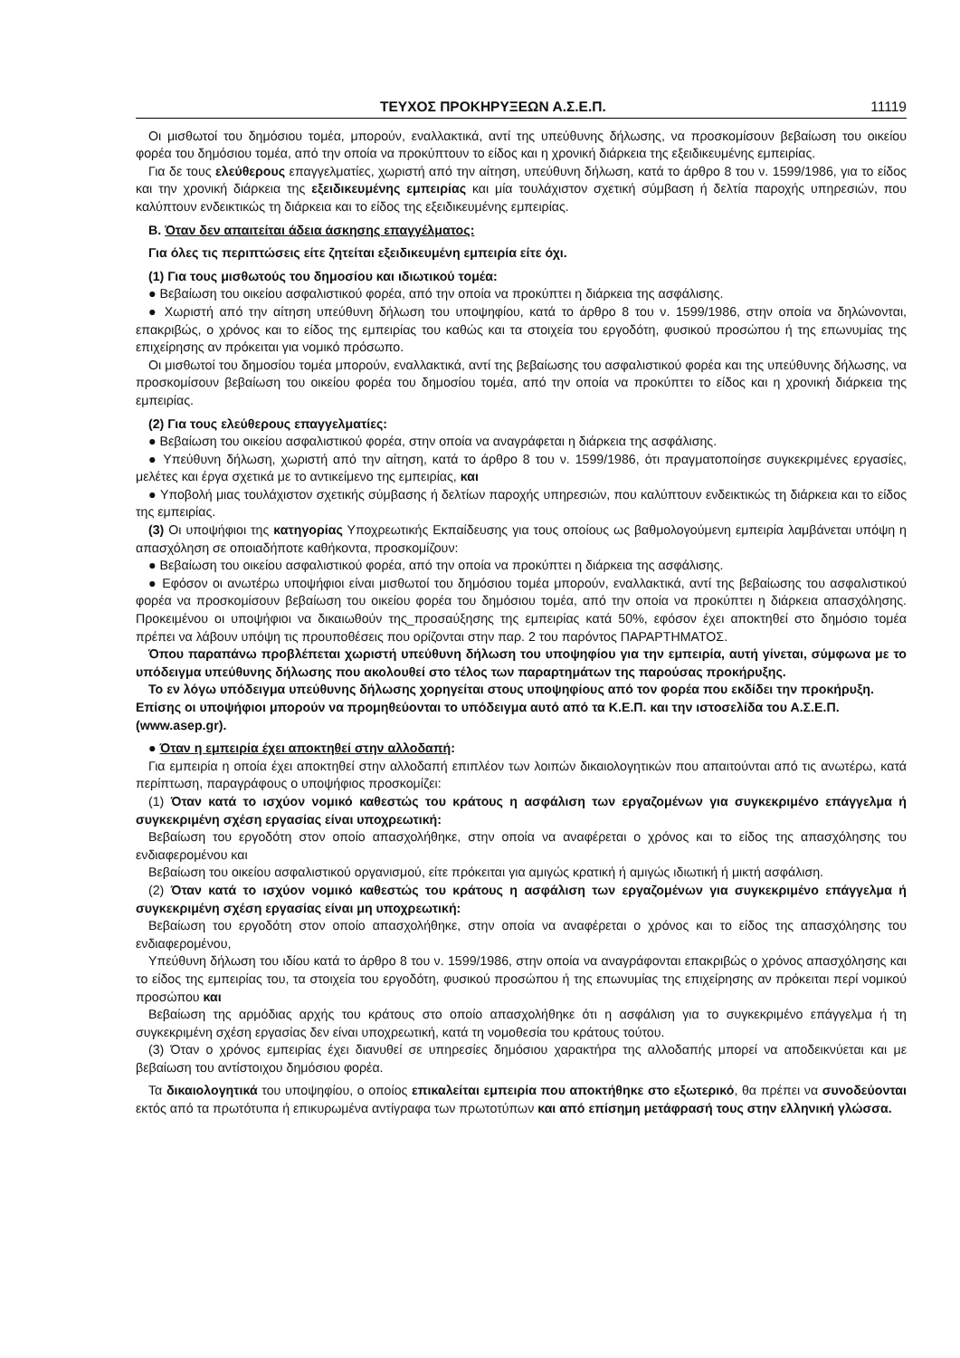ΤΕΥΧΟΣ ΠΡΟΚΗΡΥΞΕΩΝ Α.Σ.Ε.Π. 11119
Οι μισθωτοί του δημόσιου τομέα, μπορούν, εναλλακτικά, αντί της υπεύθυνης δήλωσης, να προσκομίσουν βεβαίωση του οικείου φορέα του δημόσιου τομέα, από την οποία να προκύπτουν το είδος και η χρονική διάρκεια της εξειδικευμένης εμπειρίας.
Για δε τους ελεύθερους επαγγελματίες, χωριστή από την αίτηση, υπεύθυνη δήλωση, κατά το άρθρο 8 του ν. 1599/1986, για το είδος και την χρονική διάρκεια της εξειδικευμένης εμπειρίας και μία τουλάχιστον σχετική σύμβαση ή δελτία παροχής υπηρεσιών, που καλύπτουν ενδεικτικώς τη διάρκεια και το είδος της εξειδικευμένης εμπειρίας.
Β. Όταν δεν απαιτείται άδεια άσκησης επαγγέλματος:
Για όλες τις περιπτώσεις είτε ζητείται εξειδικευμένη εμπειρία είτε όχι.
(1) Για τους μισθωτούς του δημοσίου και ιδιωτικού τομέα:
● Βεβαίωση του οικείου ασφαλιστικού φορέα, από την οποία να προκύπτει η διάρκεια της ασφάλισης.
● Χωριστή από την αίτηση υπεύθυνη δήλωση του υποψηφίου, κατά το άρθρο 8 του ν. 1599/1986, στην οποία να δηλώνονται, επακριβώς, ο χρόνος και το είδος της εμπειρίας του καθώς και τα στοιχεία του εργοδότη, φυσικού προσώπου ή της επωνυμίας της επιχείρησης αν πρόκειται για νομικό πρόσωπο.
Οι μισθωτοί του δημοσίου τομέα μπορούν, εναλλακτικά, αντί της βεβαίωσης του ασφαλιστικού φορέα και της υπεύθυνης δήλωσης, να προσκομίσουν βεβαίωση του οικείου φορέα του δημοσίου τομέα, από την οποία να προκύπτει το είδος και η χρονική διάρκεια της εμπειρίας.
(2) Για τους ελεύθερους επαγγελματίες:
● Βεβαίωση του οικείου ασφαλιστικού φορέα, στην οποία να αναγράφεται η διάρκεια της ασφάλισης.
● Υπεύθυνη δήλωση, χωριστή από την αίτηση, κατά το άρθρο 8 του ν. 1599/1986, ότι πραγματοποίησε συγκεκριμένες εργασίες, μελέτες και έργα σχετικά με το αντικείμενο της εμπειρίας, και
● Υποβολή μιας τουλάχιστον σχετικής σύμβασης ή δελτίων παροχής υπηρεσιών, που καλύπτουν ενδεικτικώς τη διάρκεια και το είδος της εμπειρίας.
(3) Οι υποψήφιοι της κατηγορίας Υποχρεωτικής Εκπαίδευσης για τους οποίους ως βαθμολογούμενη εμπειρία λαμβάνεται υπόψη η απασχόληση σε οποιαδήποτε καθήκοντα, προσκομίζουν:
● Βεβαίωση του οικείου ασφαλιστικού φορέα, από την οποία να προκύπτει η διάρκεια της ασφάλισης.
● Εφόσον οι ανωτέρω υποψήφιοι είναι μισθωτοί του δημόσιου τομέα μπορούν, εναλλακτικά, αντί της βεβαίωσης του ασφαλιστικού φορέα να προσκομίσουν βεβαίωση του οικείου φορέα του δημόσιου τομέα, από την οποία να προκύπτει η διάρκεια απασχόλησης. Προκειμένου οι υποψήφιοι να δικαιωθούν της_προσαύξησης της εμπειρίας κατά 50%, εφόσον έχει αποκτηθεί στο δημόσιο τομέα πρέπει να λάβουν υπόψη τις προυποθέσεις που ορίζονται στην παρ. 2 του παρόντος ΠΑΡΑΡΤΗΜΑΤΟΣ.
Όπου παραπάνω προβλέπεται χωριστή υπεύθυνη δήλωση του υποψηφίου για την εμπειρία, αυτή γίνεται, σύμφωνα με το υπόδειγμα υπεύθυνης δήλωσης που ακολουθεί στο τέλος των παραρτημάτων της παρούσας προκήρυξης.
Το εν λόγω υπόδειγμα υπεύθυνης δήλωσης χορηγείται στους υποψηφίους από τον φορέα που εκδίδει την προκήρυξη. Επίσης οι υποψήφιοι μπορούν να προμηθεύονται το υπόδειγμα αυτό από τα Κ.Ε.Π. και την ιστοσελίδα του Α.Σ.Ε.Π. (www.asep.gr).
● Όταν η εμπειρία έχει αποκτηθεί στην αλλοδαπή:
Για εμπειρία η οποία έχει αποκτηθεί στην αλλοδαπή επιπλέον των λοιπών δικαιολογητικών που απαιτούνται από τις ανωτέρω, κατά περίπτωση, παραγράφους ο υποψήφιος προσκομίζει:
(1) Όταν κατά το ισχύον νομικό καθεστώς του κράτους η ασφάλιση των εργαζομένων για συγκεκριμένο επάγγελμα ή συγκεκριμένη σχέση εργασίας είναι υποχρεωτική:
Βεβαίωση του εργοδότη στον οποίο απασχολήθηκε, στην οποία να αναφέρεται ο χρόνος και το είδος της απασχόλησης του ενδιαφερομένου και
Βεβαίωση του οικείου ασφαλιστικού οργανισμού, είτε πρόκειται για αμιγώς κρατική ή αμιγώς ιδιωτική ή μικτή ασφάλιση.
(2) Όταν κατά το ισχύον νομικό καθεστώς του κράτους η ασφάλιση των εργαζομένων για συγκεκριμένο επάγγελμα ή συγκεκριμένη σχέση εργασίας είναι μη υποχρεωτική:
Βεβαίωση του εργοδότη στον οποίο απασχολήθηκε, στην οποία να αναφέρεται ο χρόνος και το είδος της απασχόλησης του ενδιαφερομένου,
Υπεύθυνη δήλωση του ιδίου κατά το άρθρο 8 του ν. 1599/1986, στην οποία να αναγράφονται επακριβώς ο χρόνος απασχόλησης και το είδος της εμπειρίας του, τα στοιχεία του εργοδότη, φυσικού προσώπου ή της επωνυμίας της επιχείρησης αν πρόκειται περί νομικού προσώπου και
Βεβαίωση της αρμόδιας αρχής του κράτους στο οποίο απασχολήθηκε ότι η ασφάλιση για το συγκεκριμένο επάγγελμα ή τη συγκεκριμένη σχέση εργασίας δεν είναι υποχρεωτική, κατά τη νομοθεσία του κράτους τούτου.
(3) Όταν ο χρόνος εμπειρίας έχει διανυθεί σε υπηρεσίες δημόσιου χαρακτήρα της αλλοδαπής μπορεί να αποδεικνύεται και με βεβαίωση του αντίστοιχου δημόσιου φορέα.
Τα δικαιολογητικά του υποψηφίου, ο οποίος επικαλείται εμπειρία που αποκτήθηκε στο εξωτερικό, θα πρέπει να συνοδεύονται εκτός από τα πρωτότυπα ή επικυρωμένα αντίγραφα των πρωτοτύπων και από επίσημη μετάφρασή τους στην ελληνική γλώσσα.